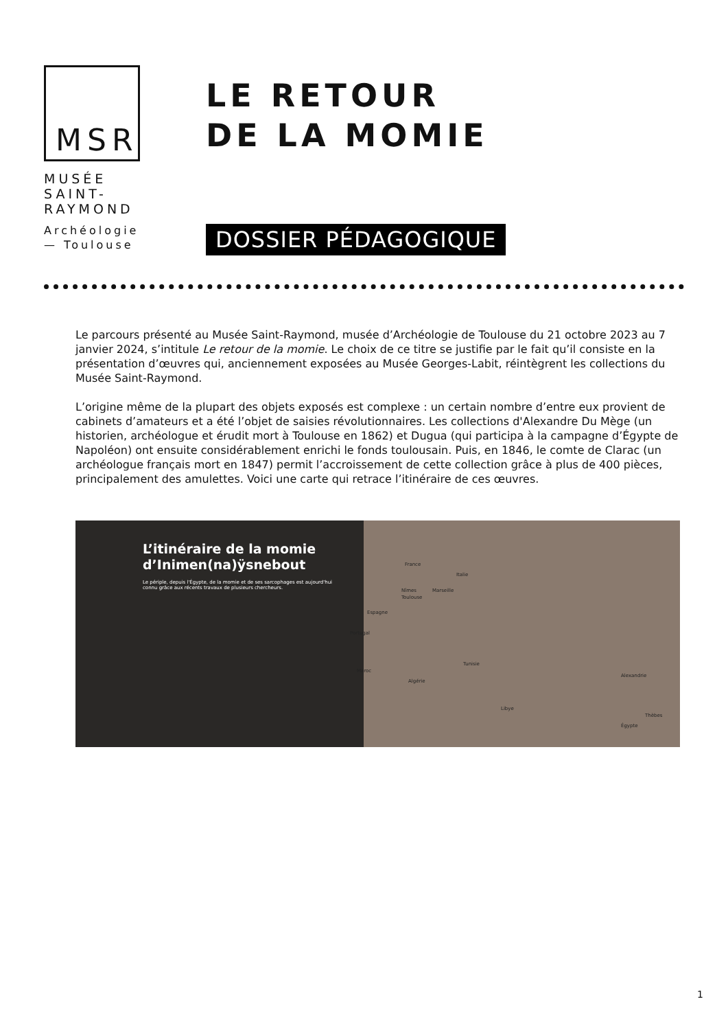MSR
MUSÉE
SAINT-
RAYMOND
Archéologie
— Toulouse
LE RETOUR
DE LA MOMIE
DOSSIER PÉDAGOGIQUE
Le parcours présenté au Musée Saint-Raymond, musée d’Archéologie de Toulouse du 21 octobre 2023 au 7 janvier 2024, s’intitule Le retour de la momie. Le choix de ce titre se justifie par le fait qu’il consiste en la présentation d’œuvres qui, anciennement exposées au Musée Georges-Labit, réintègrent les collections du Musée Saint-Raymond.
L’origine même de la plupart des objets exposés est complexe : un certain nombre d’entre eux provient de cabinets d’amateurs et a été l’objet de saisies révolutionnaires. Les collections d'Alexandre Du Mège (un historien, archéologue et érudit mort à Toulouse en 1862) et Dugua (qui participa à la campagne d’Égypte de Napoléon) ont ensuite considérablement enrichi le fonds toulousain. Puis, en 1846, le comte de Clarac (un archéologue français mort en 1847) permit l’accroissement de cette collection grâce à plus de 400 pièces, principalement des amulettes. Voici une carte qui retrace l’itinéraire de ces œuvres.
L’itinéraire de la momie d’Inimen(na)ÿsnebout
Le périple, depuis l'Égypte, de la momie et de ses sarcophages est aujourd'hui connu grâce aux récents travaux de plusieurs chercheurs.
France
Italie
Nîmes Marseille
Toulouse
Espagne
Portugal
Tunisie
Maroc
Algérie
Alexandrie
Libye
Thèbes
Égypte
1